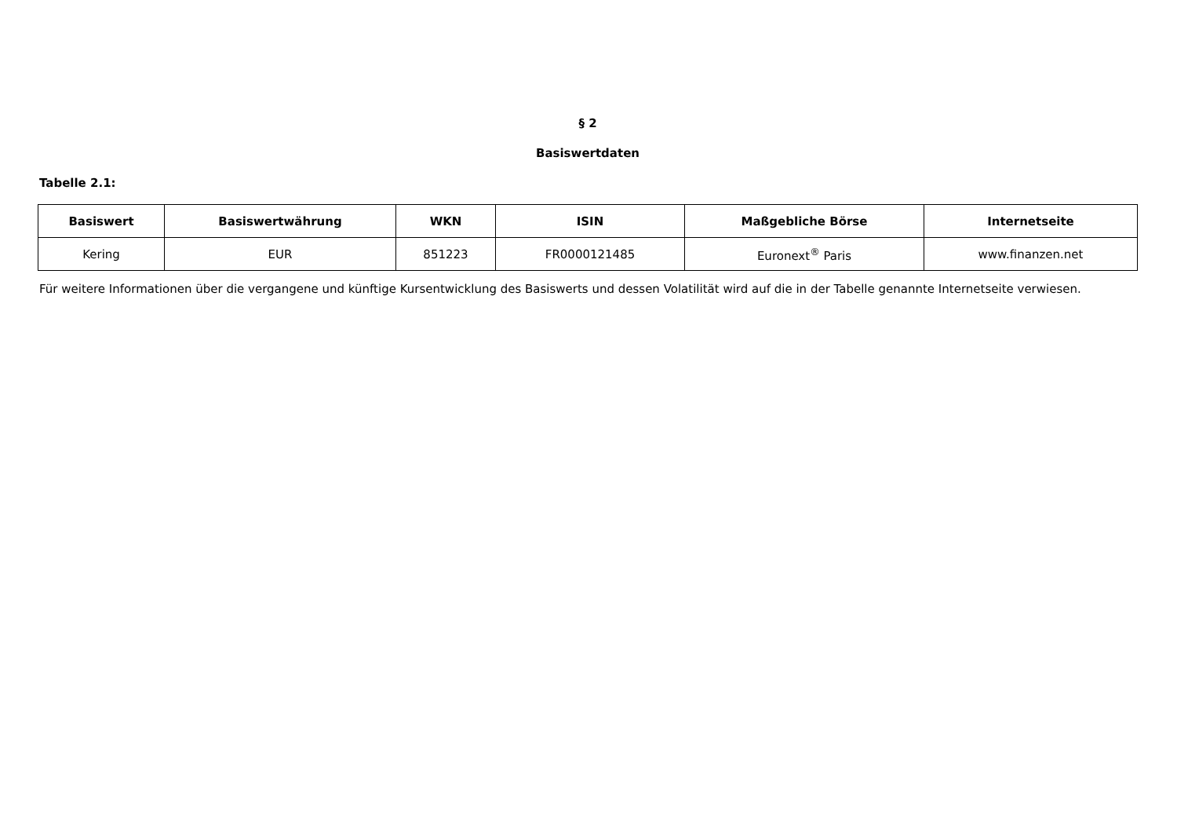§ 2
Basiswertdaten
Tabelle 2.1:
| Basiswert | Basiswertwährung | WKN | ISIN | Maßgebliche Börse | Internetseite |
| --- | --- | --- | --- | --- | --- |
| Kering | EUR | 851223 | FR0000121485 | Euronext<sup>®</sup> Paris | www.finanzen.net |
Für weitere Informationen über die vergangene und künftige Kursentwicklung des Basiswerts und dessen Volatilität wird auf die in der Tabelle genannte Internetseite verwiesen.